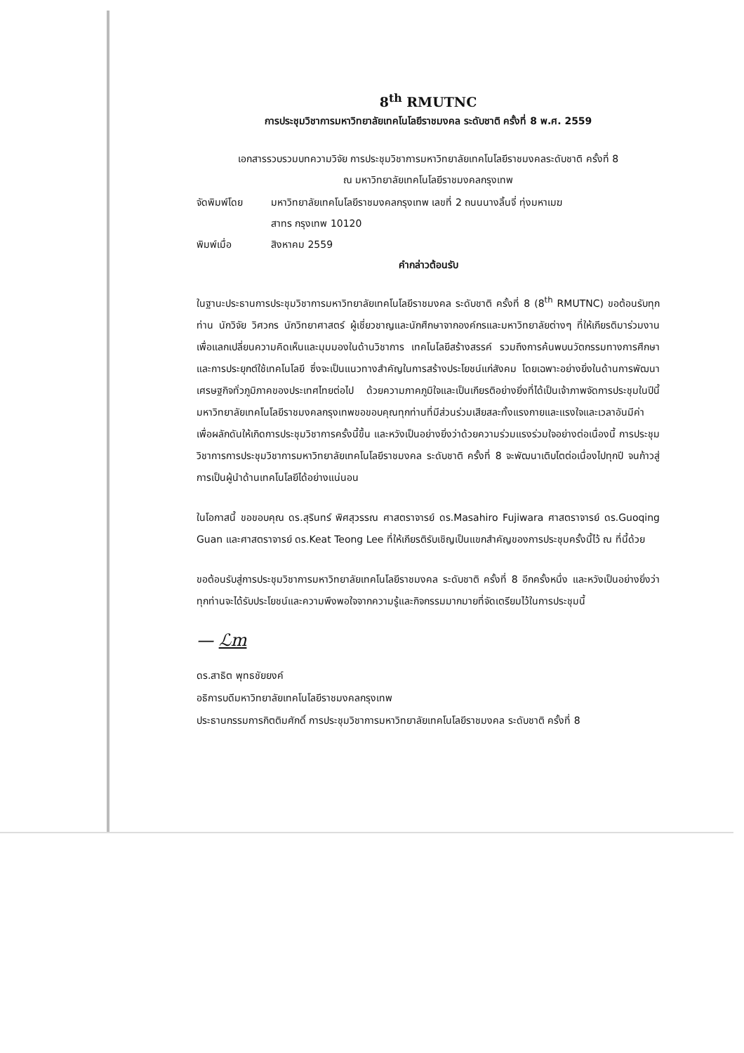8<sup>th</sup> RMUTNC
การประชุมวิชาการมหาวิทยาลัยเทคโนโลยีราชมงคล ระดับชาติ ครั้งที่ 8 พ.ศ. 2559
เอกสารรวบรวมบทความวิจัย การประชุมวิชาการมหาวิทยาลัยเทคโนโลยีราชมงคลระดับชาติ ครั้งที่ 8
ณ มหาวิทยาลัยเทคโนโลยีราชมงคลกรุงเทพ
| จัดพิมพ์โดย | มหาวิทยาลัยเทคโนโลยีราชมงคลกรุงเทพ เลขที่ 2 ถนนนางลิ้นจี่ ทุ่งมหาเมฆ สาทร กรุงเทพ 10120 |
| พิมพ์เมื่อ | สิงหาคม 2559 |
คำกล่าวต้อนรับ
ในฐานะประธานการประชุมวิชาการมหาวิทยาลัยเทคโนโลยีราชมงคล ระดับชาติ ครั้งที่ 8 (8<sup>th</sup> RMUTNC) ขอต้อนรับทุกท่าน นักวิจัย วิศวกร นักวิทยาศาสตร์ ผู้เชี่ยวชาญและนักศึกษาจากองค์กรและมหาวิทยาลัยต่างๆ ที่ให้เกียรติมาร่วมงานเพื่อแลกเปลี่ยนความคิดเห็นและมุมมองในด้านวิชาการ เทคโนโลยีสร้างสรรค์ รวมถึงการค้นพบนวัตกรรมทางการศึกษาและการประยุกต์ใช้เทคโนโลยี ซึ่งจะเป็นแนวทางสำคัญในการสร้างประโยชน์แก่สังคม โดยเฉพาะอย่างยิ่งในด้านการพัฒนาเศรษฐกิจทั่วภูมิภาคของประเทศไทยต่อไป ด้วยความภาคภูมิใจและเป็นเกียรติอย่างยิ่งที่ได้เป็นเจ้าภาพจัดการประชุมในปีนี้ มหาวิทยาลัยเทคโนโลยีราชมงคลกรุงเทพขอขอบคุณทุกท่านที่มีส่วนร่วมเสียสละทั้งแรงกายและแรงใจและเวลาอันมีค่า เพื่อผลักดันให้เกิดการประชุมวิชาการครั้งนี้ขึ้น และหวังเป็นอย่างยิ่งว่าด้วยความร่วมแรงร่วมใจอย่างต่อเนื่องนี้ การประชุมวิชาการการประชุมวิชาการมหาวิทยาลัยเทคโนโลยีราชมงคล ระดับชาติ ครั้งที่ 8 จะพัฒนาเติบโตต่อเนื่องไปทุกปี จนก้าวสู่การเป็นผู้นำด้านเทคโนโลยีได้อย่างแน่นอน
ในโอกาสนี้ ขอขอบคุณ ดร.สุรินทร์ พิศสุวรรณ ศาสตราจารย์ ดร.Masahiro Fujiwara ศาสตราจารย์ ดร.Guoqing Guan และศาสตราจารย์ ดร.Keat Teong Lee ที่ให้เกียรติรับเชิญเป็นแขกสำคัญของการประชุมครั้งนี้ไว้ ณ ที่นี้ด้วย
ขอต้อนรับสู่การประชุมวิชาการมหาวิทยาลัยเทคโนโลยีราชมงคล ระดับชาติ ครั้งที่ 8 อีกครั้งหนึ่ง และหวังเป็นอย่างยิ่งว่าทุกท่านจะได้รับประโยชน์และความพึงพอใจจากความรู้และกิจกรรมมากมายที่จัดเตรียมไว้ในการประชุมนี้
— ℒm
ดร.สาธิต พุทธชัยยงค์
อธิการบดีมหาวิทยาลัยเทคโนโลยีราชมงคลกรุงเทพ
ประธานกรรมการกิตติมศักดิ์ การประชุมวิชาการมหาวิทยาลัยเทคโนโลยีราชมงคล ระดับชาติ ครั้งที่ 8